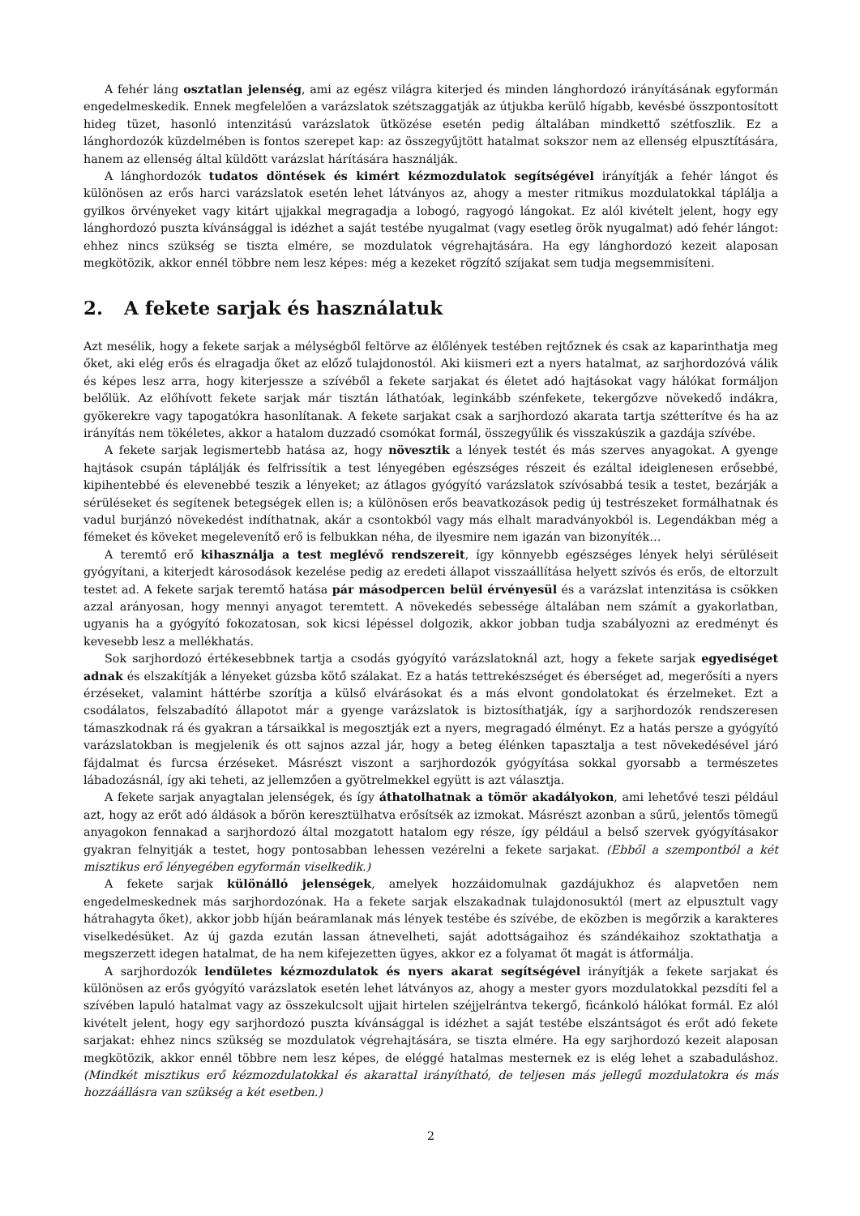A fehér láng osztatlan jelenség, ami az egész világra kiterjed és minden lánghordozó irányításának egyformán engedelmeskedik. Ennek megfelelően a varázslatok szétszaggatják az útjukba kerülő hígabb, kevésbé összpontosított hideg tüzet, hasonló intenzitású varázslatok ütközése esetén pedig általában mindkettő szétfoszlik. Ez a lánghordozók küzdelmében is fontos szerepet kap: az összegyűjtött hatalmat sokszor nem az ellenség elpusztítására, hanem az ellenség által küldött varázslat hárítására használják.
A lánghordozók tudatos döntések és kimért kézmozdulatok segítségével irányítják a fehér lángot és különösen az erős harci varázslatok esetén lehet látványos az, ahogy a mester ritmikus mozdulatokkal táplálja a gyilkos örvényeket vagy kitárt ujjakkal megragadja a lobogó, ragyogó lángokat. Ez alól kivételt jelent, hogy egy lánghordozó puszta kívánsággal is idézhet a saját testébe nyugalmat (vagy esetleg örök nyugalmat) adó fehér lángot: ehhez nincs szükség se tiszta elmére, se mozdulatok végrehajtására. Ha egy lánghordozó kezeit alaposan megkötözik, akkor ennél többre nem lesz képes: még a kezeket rögzítő szíjakat sem tudja megsemmisíteni.
2. A fekete sarjak és használatuk
Azt mesélik, hogy a fekete sarjak a mélységből feltörve az élőlények testében rejtőznek és csak az kaparinthatja meg őket, aki elég erős és elragadja őket az előző tulajdonostól. Aki kiismeri ezt a nyers hatalmat, az sarjhordozóvá válik és képes lesz arra, hogy kiterjessze a szívéből a fekete sarjakat és életet adó hajtásokat vagy hálókat formáljon belőlük. Az előhívott fekete sarjak már tisztán láthatóak, leginkább szénfekete, tekergőzve növekedő indákra, gyökerekre vagy tapogatókra hasonlítanak. A fekete sarjakat csak a sarjhordozó akarata tartja szétterítve és ha az irányítás nem tökéletes, akkor a hatalom duzzadó csomókat formál, összegyűlik és visszakúszik a gazdája szívébe.
A fekete sarjak legismertebb hatása az, hogy növesztik a lények testét és más szerves anyagokat. A gyenge hajtások csupán táplálják és felfrissítik a test lényegében egészséges részeit és ezáltal ideiglenesen erősebbé, kipihentebbé és elevenebbé teszik a lényeket; az átlagos gyógyító varázslatok szívósabbá tesik a testet, bezárják a sérüléseket és segítenek betegségek ellen is; a különösen erős beavatkozások pedig új testrészeket formálhatnak és vadul burjánzó növekedést indíthatnak, akár a csontokból vagy más elhalt maradványokból is. Legendákban még a fémeket és köveket megelevenítő erő is felbukkan néha, de ilyesmire nem igazán van bizonyíték…
A teremtő erő kihasználja a test meglévő rendszereit, így könnyebb egészséges lények helyi sérüléseit gyógyítani, a kiterjedt károsodások kezelése pedig az eredeti állapot visszaállítása helyett szívós és erős, de eltorzult testet ad. A fekete sarjak teremtő hatása pár másodpercen belül érvényesül és a varázslat intenzitása is csökken azzal arányosan, hogy mennyi anyagot teremtett. A növekedés sebessége általában nem számít a gyakorlatban, ugyanis ha a gyógyító fokozatosan, sok kicsi lépéssel dolgozik, akkor jobban tudja szabályozni az eredményt és kevesebb lesz a mellékhatás.
Sok sarjhordozó értékesebbnek tartja a csodás gyógyító varázslatoknál azt, hogy a fekete sarjak egyediséget adnak és elszakítják a lényeket gúzsba kötő szálakat. Ez a hatás tettrekészséget és éberséget ad, megerősíti a nyers érzéseket, valamint háttérbe szorítja a külső elvárásokat és a más elvont gondolatokat és érzelmeket. Ezt a csodálatos, felszabadító állapotot már a gyenge varázslatok is biztosíthatják, így a sarjhordozók rendszeresen támaszkodnak rá és gyakran a társaikkal is megosztják ezt a nyers, megragadó élményt. Ez a hatás persze a gyógyító varázslatokban is megjelenik és ott sajnos azzal jár, hogy a beteg élénken tapasztalja a test növekedésével járó fájdalmat és furcsa érzéseket. Másrészt viszont a sarjhordozók gyógyítása sokkal gyorsabb a természetes lábadozásnál, így aki teheti, az jellemzően a gyötrelmekkel együtt is azt választja.
A fekete sarjak anyagtalan jelenségek, és így áthatolhatnak a tömör akadályokon, ami lehetővé teszi például azt, hogy az erőt adó áldások a bőrön keresztülhatva erősítsék az izmokat. Másrészt azonban a sűrű, jelentős tömegű anyagokon fennakad a sarjhordozó által mozgatott hatalom egy része, így például a belső szervek gyógyításakor gyakran felnyitják a testet, hogy pontosabban lehessen vezérelni a fekete sarjakat. (Ebből a szempontból a két misztikus erő lényegében egyformán viselkedik.)
A fekete sarjak különálló jelenségek, amelyek hozzáidomulnak gazdájukhoz és alapvetően nem engedelmeskednek más sarjhordozónak. Ha a fekete sarjak elszakadnak tulajdonosuktól (mert az elpusztult vagy hátrahagyta őket), akkor jobb híján beáramlanak más lények testébe és szívébe, de eközben is megőrzik a karakteres viselkedésüket. Az új gazda ezután lassan átnevelheti, saját adottságaihoz és szándékaihoz szoktathatja a megszerzett idegen hatalmat, de ha nem kifejezetten ügyes, akkor ez a folyamat őt magát is átformálja.
A sarjhordozók lendületes kézmozdulatok és nyers akarat segítségével irányítják a fekete sarjakat és különösen az erős gyógyító varázslatok esetén lehet látványos az, ahogy a mester gyors mozdulatokkal pezsdíti fel a szívében lapuló hatalmat vagy az összekulcsolt ujjait hirtelen széjjelrántva tekergő, ficánkoló hálókat formál. Ez alól kivételt jelent, hogy egy sarjhordozó puszta kívánsággal is idézhet a saját testébe elszántságot és erőt adó fekete sarjakat: ehhez nincs szükség se mozdulatok végrehajtására, se tiszta elmére. Ha egy sarjhordozó kezeit alaposan megkötözik, akkor ennél többre nem lesz képes, de eléggé hatalmas mesternek ez is elég lehet a szabaduláshoz. (Mindkét misztikus erő kézmozdulatokkal és akarattal irányítható, de teljesen más jellegű mozdulatokra és más hozzáállásra van szükség a két esetben.)
2